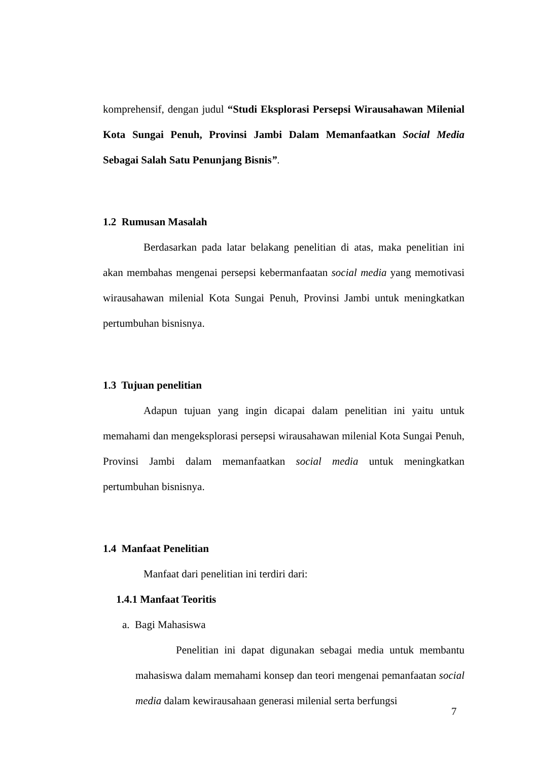komprehensif, dengan judul “Studi Eksplorasi Persepsi Wirausahawan Milenial Kota Sungai Penuh, Provinsi Jambi Dalam Memanfaatkan Social Media Sebagai Salah Satu Penunjang Bisnis”.
1.2 Rumusan Masalah
Berdasarkan pada latar belakang penelitian di atas, maka penelitian ini akan membahas mengenai persepsi kebermanfaatan social media yang memotivasi wirausahawan milenial Kota Sungai Penuh, Provinsi Jambi untuk meningkatkan pertumbuhan bisnisnya.
1.3 Tujuan penelitian
Adapun tujuan yang ingin dicapai dalam penelitian ini yaitu untuk memahami dan mengeksplorasi persepsi wirausahawan milenial Kota Sungai Penuh, Provinsi Jambi dalam memanfaatkan social media untuk meningkatkan pertumbuhan bisnisnya.
1.4 Manfaat Penelitian
Manfaat dari penelitian ini terdiri dari:
1.4.1 Manfaat Teoritis
a. Bagi Mahasiswa
Penelitian ini dapat digunakan sebagai media untuk membantu mahasiswa dalam memahami konsep dan teori mengenai pemanfaatan social media dalam kewirausahaan generasi milenial serta berfungsi
7